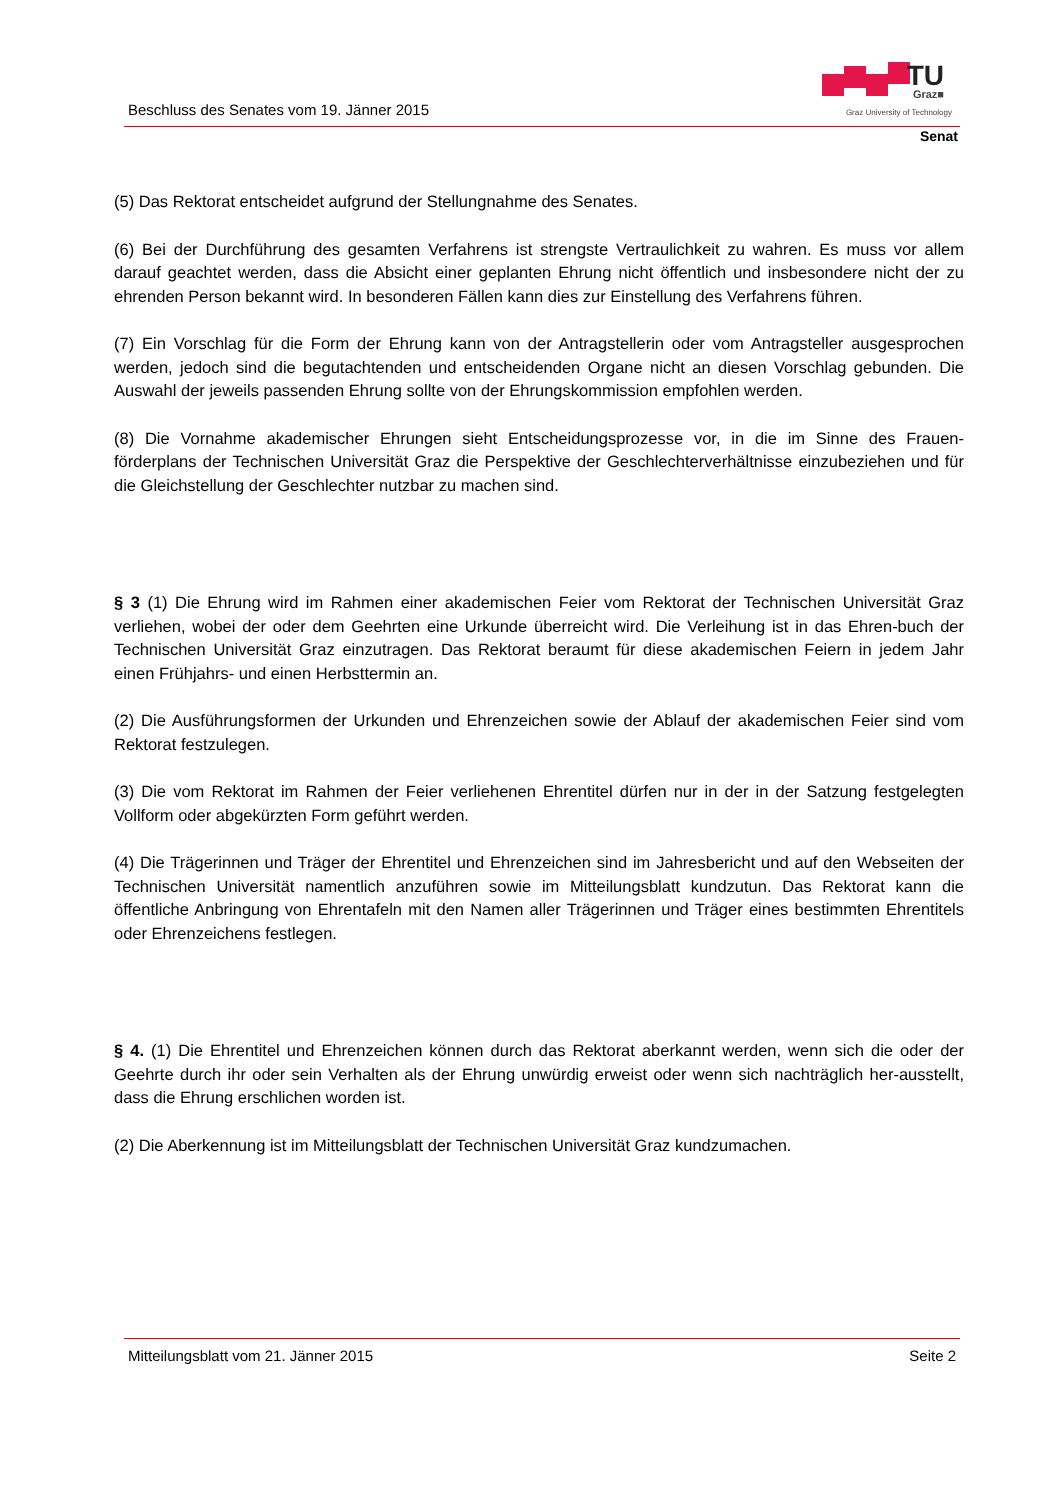Beschluss des Senates vom 19. Jänner 2015
TU Graz■
Graz University of Technology
Senat
(5) Das Rektorat entscheidet aufgrund der Stellungnahme des Senates.
(6) Bei der Durchführung des gesamten Verfahrens ist strengste Vertraulichkeit zu wahren. Es muss vor allem darauf geachtet werden, dass die Absicht einer geplanten Ehrung nicht öffentlich und insbesondere nicht der zu ehrenden Person bekannt wird. In besonderen Fällen kann dies zur Einstellung des Verfahrens führen.
(7) Ein Vorschlag für die Form der Ehrung kann von der Antragstellerin oder vom Antragsteller ausgesprochen werden, jedoch sind die begutachtenden und entscheidenden Organe nicht an diesen Vorschlag gebunden. Die Auswahl der jeweils passenden Ehrung sollte von der Ehrungskommission empfohlen werden.
(8) Die Vornahme akademischer Ehrungen sieht Entscheidungsprozesse vor, in die im Sinne des Frauen-förderplans der Technischen Universität Graz die Perspektive der Geschlechterverhältnisse einzubeziehen und für die Gleichstellung der Geschlechter nutzbar zu machen sind.
§ 3 (1) Die Ehrung wird im Rahmen einer akademischen Feier vom Rektorat der Technischen Universität Graz verliehen, wobei der oder dem Geehrten eine Urkunde überreicht wird. Die Verleihung ist in das Ehren-buch der Technischen Universität Graz einzutragen. Das Rektorat beraumt für diese akademischen Feiern in jedem Jahr einen Frühjahrs- und einen Herbsttermin an.
(2) Die Ausführungsformen der Urkunden und Ehrenzeichen sowie der Ablauf der akademischen Feier sind vom Rektorat festzulegen.
(3) Die vom Rektorat im Rahmen der Feier verliehenen Ehrentitel dürfen nur in der in der Satzung festgelegten Vollform oder abgekürzten Form geführt werden.
(4) Die Trägerinnen und Träger der Ehrentitel und Ehrenzeichen sind im Jahresbericht und auf den Webseiten der Technischen Universität namentlich anzuführen sowie im Mitteilungsblatt kundzutun. Das Rektorat kann die öffentliche Anbringung von Ehrentafeln mit den Namen aller Trägerinnen und Träger eines bestimmten Ehrentitels oder Ehrenzeichens festlegen.
§ 4. (1) Die Ehrentitel und Ehrenzeichen können durch das Rektorat aberkannt werden, wenn sich die oder der Geehrte durch ihr oder sein Verhalten als der Ehrung unwürdig erweist oder wenn sich nachträglich her-ausstellt, dass die Ehrung erschlichen worden ist.
(2) Die Aberkennung ist im Mitteilungsblatt der Technischen Universität Graz kundzumachen.
Mitteilungsblatt vom 21. Jänner 2015 Seite 2